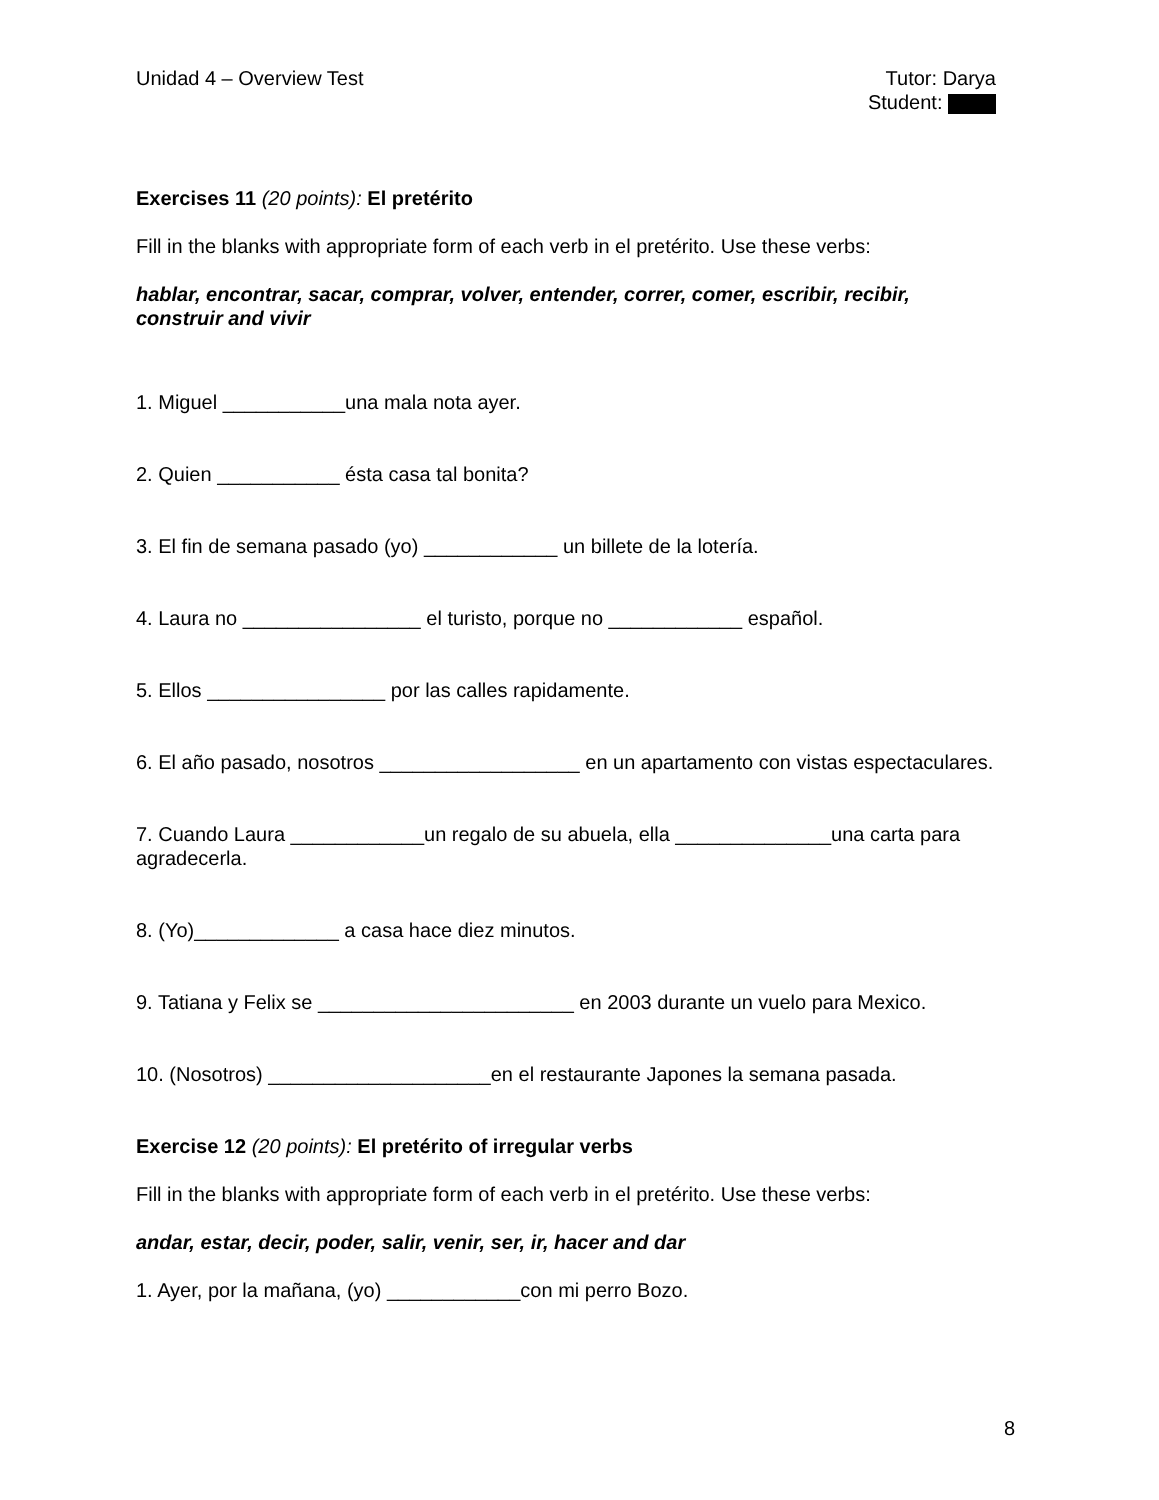Unidad 4 – Overview Test Tutor: Darya
Student:
Exercises 11 (20 points): El pretérito
Fill in the blanks with appropriate form of each verb in el pretérito. Use these verbs:
hablar, encontrar, sacar, comprar, volver, entender, correr, comer, escribir, recibir, construir and vivir
1. Miguel ___________una mala nota ayer.
2. Quien ___________ ésta casa tal bonita?
3. El fin de semana pasado (yo) ____________ un billete de la lotería.
4. Laura no ________________ el turisto, porque no ____________ español.
5. Ellos ________________ por las calles rapidamente.
6. El año pasado, nosotros __________________ en un apartamento con vistas espectaculares.
7. Cuando Laura ____________un regalo de su abuela, ella ______________una carta para agradecerla.
8. (Yo)_____________ a casa hace diez minutos.
9. Tatiana y Felix se _______________________ en 2003 durante un vuelo para Mexico.
10. (Nosotros) ____________________en el restaurante Japones la semana pasada.
Exercise 12 (20 points): El pretérito of irregular verbs
Fill in the blanks with appropriate form of each verb in el pretérito. Use these verbs:
andar, estar, decir, poder, salir, venir, ser, ir, hacer and dar
1. Ayer, por la mañana, (yo) ____________con mi perro Bozo.
8